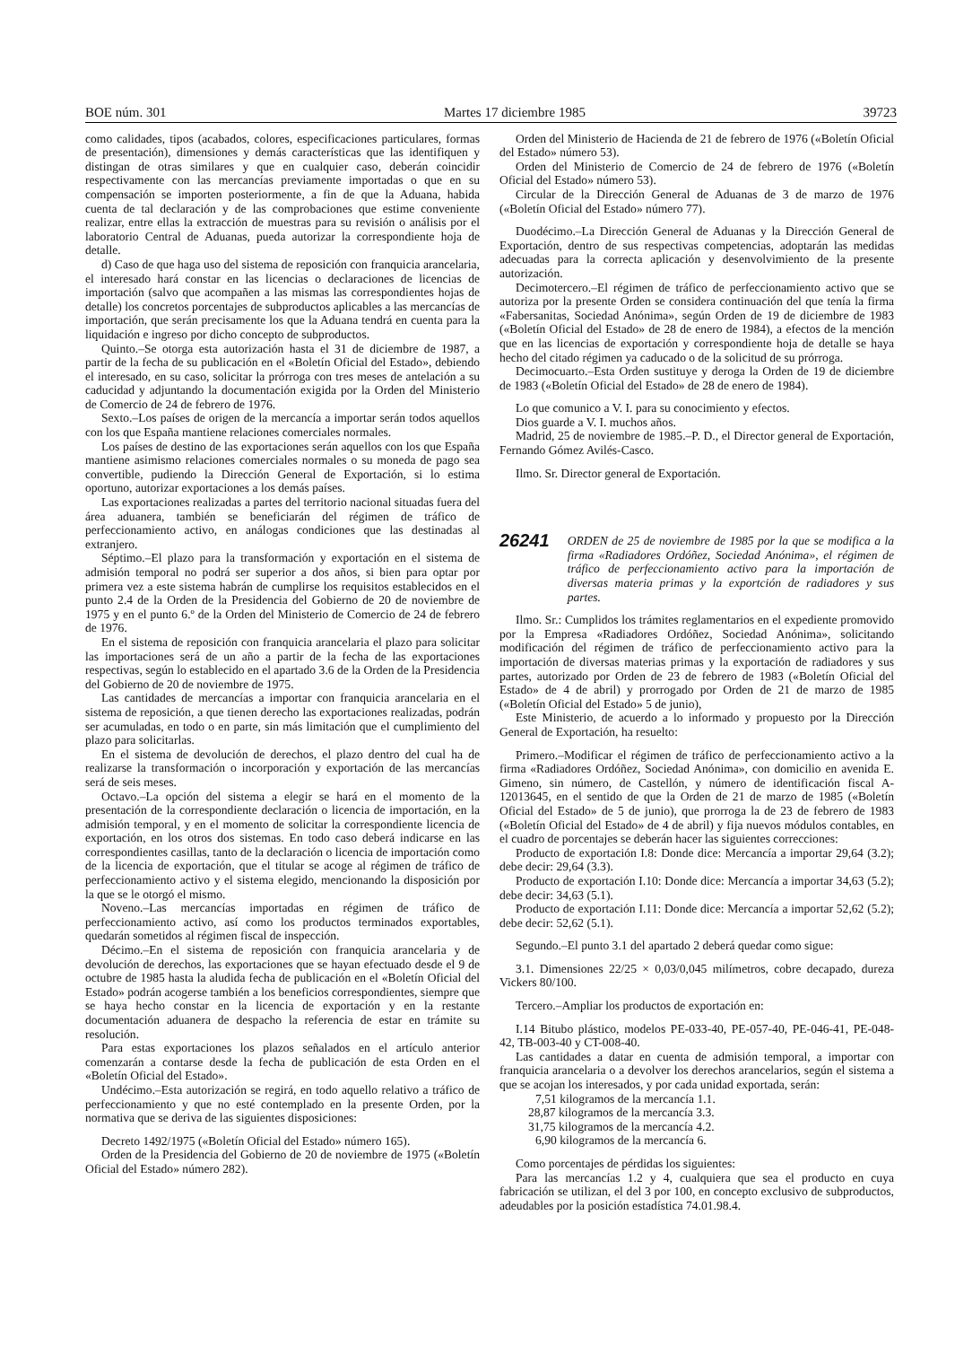BOE núm. 301 Martes 17 diciembre 1985 39723
como calidades, tipos (acabados, colores, especificaciones particulares, formas de presentación), dimensiones y demás características que las identifiquen y distingan de otras similares y que en cualquier caso, deberán coincidir respectivamente con las mercancías previamente importadas o que en su compensación se importen posteriormente, a fin de que la Aduana, habida cuenta de tal declaración y de las comprobaciones que estime conveniente realizar, entre ellas la extracción de muestras para su revisión o análisis por el laboratorio Central de Aduanas, pueda autorizar la correspondiente hoja de detalle.
d) Caso de que haga uso del sistema de reposición con franquicia arancelaria, el interesado hará constar en las licencias o declaraciones de licencias de importación (salvo que acompañen a las mismas las correspondientes hojas de detalle) los concretos porcentajes de subproductos aplicables a las mercancías de importación, que serán precisamente los que la Aduana tendrá en cuenta para la liquidación e ingreso por dicho concepto de subproductos.
Quinto.–Se otorga esta autorización hasta el 31 de diciembre de 1987, a partir de la fecha de su publicación en el «Boletín Oficial del Estado», debiendo el interesado, en su caso, solicitar la prórroga con tres meses de antelación a su caducidad y adjuntando la documentación exigida por la Orden del Ministerio de Comercio de 24 de febrero de 1976.
Sexto.–Los países de origen de la mercancía a importar serán todos aquellos con los que España mantiene relaciones comerciales normales.
Los países de destino de las exportaciones serán aquellos con los que España mantiene asimismo relaciones comerciales normales o su moneda de pago sea convertible, pudiendo la Dirección General de Exportación, si lo estima oportuno, autorizar exportaciones a los demás países.
Las exportaciones realizadas a partes del territorio nacional situadas fuera del área aduanera, también se beneficiarán del régimen de tráfico de perfeccionamiento activo, en análogas condiciones que las destinadas al extranjero.
Séptimo.–El plazo para la transformación y exportación en el sistema de admisión temporal no podrá ser superior a dos años, si bien para optar por primera vez a este sistema habrán de cumplirse los requisitos establecidos en el punto 2.4 de la Orden de la Presidencia del Gobierno de 20 de noviembre de 1975 y en el punto 6.º de la Orden del Ministerio de Comercio de 24 de febrero de 1976.
En el sistema de reposición con franquicia arancelaria el plazo para solicitar las importaciones será de un año a partir de la fecha de las exportaciones respectivas, según lo establecido en el apartado 3.6 de la Orden de la Presidencia del Gobierno de 20 de noviembre de 1975.
Las cantidades de mercancías a importar con franquicia arancelaria en el sistema de reposición, a que tienen derecho las exportaciones realizadas, podrán ser acumuladas, en todo o en parte, sin más limitación que el cumplimiento del plazo para solicitarlas.
En el sistema de devolución de derechos, el plazo dentro del cual ha de realizarse la transformación o incorporación y exportación de las mercancías será de seis meses.
Octavo.–La opción del sistema a elegir se hará en el momento de la presentación de la correspondiente declaración o licencia de importación, en la admisión temporal, y en el momento de solicitar la correspondiente licencia de exportación, en los otros dos sistemas. En todo caso deberá indicarse en las correspondientes casillas, tanto de la declaración o licencia de importación como de la licencia de exportación, que el titular se acoge al régimen de tráfico de perfeccionamiento activo y el sistema elegido, mencionando la disposición por la que se le otorgó el mismo.
Noveno.–Las mercancías importadas en régimen de tráfico de perfeccionamiento activo, así como los productos terminados exportables, quedarán sometidos al régimen fiscal de inspección.
Décimo.–En el sistema de reposición con franquicia arancelaria y de devolución de derechos, las exportaciones que se hayan efectuado desde el 9 de octubre de 1985 hasta la aludida fecha de publicación en el «Boletín Oficial del Estado» podrán acogerse también a los beneficios correspondientes, siempre que se haya hecho constar en la licencia de exportación y en la restante documentación aduanera de despacho la referencia de estar en trámite su resolución.
Para estas exportaciones los plazos señalados en el artículo anterior comenzarán a contarse desde la fecha de publicación de esta Orden en el «Boletín Oficial del Estado».
Undécimo.–Esta autorización se regirá, en todo aquello relativo a tráfico de perfeccionamiento y que no esté contemplado en la presente Orden, por la normativa que se deriva de las siguientes disposiciones:
Decreto 1492/1975 («Boletín Oficial del Estado» número 165).
Orden de la Presidencia del Gobierno de 20 de noviembre de 1975 («Boletín Oficial del Estado» número 282).
Orden del Ministerio de Hacienda de 21 de febrero de 1976 («Boletín Oficial del Estado» número 53).
Orden del Ministerio de Comercio de 24 de febrero de 1976 («Boletín Oficial del Estado» número 53).
Circular de la Dirección General de Aduanas de 3 de marzo de 1976 («Boletín Oficial del Estado» número 77).
Duodécimo.–La Dirección General de Aduanas y la Dirección General de Exportación, dentro de sus respectivas competencias, adoptarán las medidas adecuadas para la correcta aplicación y desenvolvimiento de la presente autorización.
Decimotercero.–El régimen de tráfico de perfeccionamiento activo que se autoriza por la presente Orden se considera continuación del que tenía la firma «Fabersanitas, Sociedad Anónima», según Orden de 19 de diciembre de 1983 («Boletín Oficial del Estado» de 28 de enero de 1984), a efectos de la mención que en las licencias de exportación y correspondiente hoja de detalle se haya hecho del citado régimen ya caducado o de la solicitud de su prórroga.
Decimocuarto.–Esta Orden sustituye y deroga la Orden de 19 de diciembre de 1983 («Boletín Oficial del Estado» de 28 de enero de 1984).
Lo que comunico a V. I. para su conocimiento y efectos.
Dios guarde a V. I. muchos años.
Madrid, 25 de noviembre de 1985.–P. D., el Director general de Exportación, Fernando Gómez Avilés-Casco.
Ilmo. Sr. Director general de Exportación.
26241 ORDEN de 25 de noviembre de 1985 por la que se modifica a la firma «Radiadores Ordóñez, Sociedad Anónima», el régimen de tráfico de perfeccionamiento activo para la importación de diversas materia primas y la exportción de radiadores y sus partes.
Ilmo. Sr.: Cumplidos los trámites reglamentarios en el expediente promovido por la Empresa «Radiadores Ordóñez, Sociedad Anónima», solicitando modificación del régimen de tráfico de perfeccionamiento activo para la importación de diversas materias primas y la exportación de radiadores y sus partes, autorizado por Orden de 23 de febrero de 1983 («Boletín Oficial del Estado» de 4 de abril) y prorrogado por Orden de 21 de marzo de 1985 («Boletín Oficial del Estado» 5 de junio),
Este Ministerio, de acuerdo a lo informado y propuesto por la Dirección General de Exportación, ha resuelto:
Primero.–Modificar el régimen de tráfico de perfeccionamiento activo a la firma «Radiadores Ordóñez, Sociedad Anónima», con domicilio en avenida E. Gimeno, sin número, de Castellón, y número de identificación fiscal A-12013645, en el sentido de que la Orden de 21 de marzo de 1985 («Boletín Oficial del Estado» de 5 de junio), que prorroga la de 23 de febrero de 1983 («Boletín Oficial del Estado» de 4 de abril) y fija nuevos módulos contables, en el cuadro de porcentajes se deberán hacer las siguientes correcciones:
Producto de exportación I.8: Donde dice: Mercancía a importar 29,64 (3.2); debe decir: 29,64 (3.3).
Producto de exportación I.10: Donde dice: Mercancía a importar 34,63 (5.2); debe decir: 34,63 (5.1).
Producto de exportación I.11: Donde dice: Mercancía a importar 52,62 (5.2); debe decir: 52,62 (5.1).
Segundo.–El punto 3.1 del apartado 2 deberá quedar como sigue:
3.1. Dimensiones 22/25 × 0,03/0,045 milímetros, cobre decapado, dureza Vickers 80/100.
Tercero.–Ampliar los productos de exportación en:
I.14 Bitubo plástico, modelos PE-033-40, PE-057-40, PE-046-41, PE-048-42, TB-003-40 y CT-008-40.
Las cantidades a datar en cuenta de admisión temporal, a importar con franquicia arancelaria o a devolver los derechos arancelarios, según el sistema a que se acojan los interesados, y por cada unidad exportada, serán:
7,51 kilogramos de la mercancía 1.1.
28,87 kilogramos de la mercancía 3.3.
31,75 kilogramos de la mercancía 4.2.
6,90 kilogramos de la mercancía 6.
Como porcentajes de pérdidas los siguientes:
Para las mercancías 1.2 y 4, cualquiera que sea el producto en cuya fabricación se utilizan, el del 3 por 100, en concepto exclusivo de subproductos, adeudables por la posición estadística 74.01.98.4.